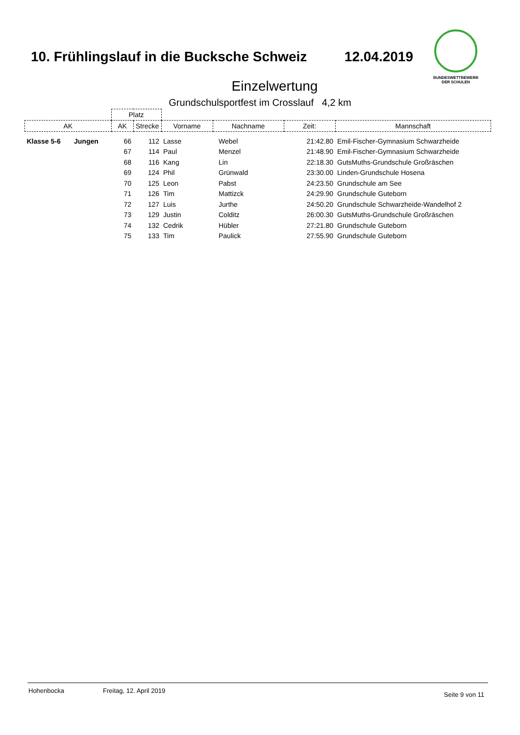10. Frühlingslauf in die Bucksche Schweiz 12.04.2019
BUNDESWETTBEWERB
DER SCHULEN
Einzelwertung
Grundschulsportfest im Crosslauf 4,2 km
| | Platz | | | | | |
| --- | --- | --- | --- | --- | --- | --- |
| AK | AK | Strecke | Vorname | Nachname | Zeit: | Mannschaft |
| Klasse 5-6 Jungen | 66 | 112 | Lasse | Webel | 21:42.80 | Emil-Fischer-Gymnasium Schwarzheide |
| | 67 | 114 | Paul | Menzel | 21:48.90 | Emil-Fischer-Gymnasium Schwarzheide |
| | 68 | 116 | Kang | Lin | 22:18.30 | GutsMuths-Grundschule Großräschen |
| | 69 | 124 | Phil | Grünwald | 23:30.00 | Linden-Grundschule Hosena |
| | 70 | 125 | Leon | Pabst | 24:23.50 | Grundschule am See |
| | 71 | 126 | Tim | Mattizck | 24:29.90 | Grundschule Guteborn |
| | 72 | 127 | Luis | Jurthe | 24:50.20 | Grundschule Schwarzheide-Wandelhof 2 |
| | 73 | 129 | Justin | Colditz | 26:00.30 | GutsMuths-Grundschule Großräschen |
| | 74 | 132 | Cedrik | Hübler | 27:21.80 | Grundschule Guteborn |
| | 75 | 133 | Tim | Paulick | 27:55.90 | Grundschule Guteborn |
Hohenbocka Freitag, 12. April 2019 Seite 9 von 11